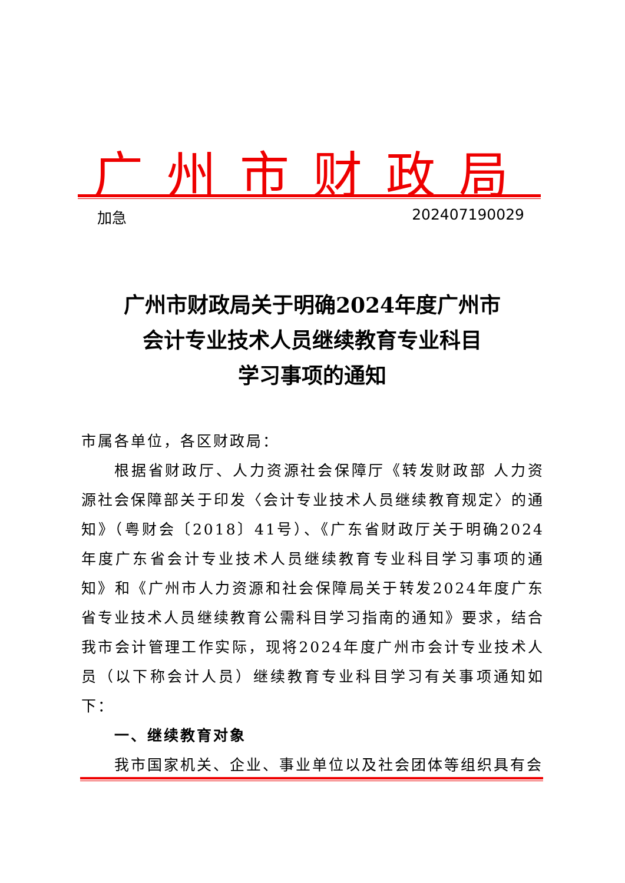广州市财政局
加急 202407190029
广州市财政局关于明确2024年度广州市
会计专业技术人员继续教育专业科目
学习事项的通知
市属各单位，各区财政局：
根据省财政厅、人力资源社会保障厅《转发财政部 人力资源社会保障部关于印发〈会计专业技术人员继续教育规定〉的通知》（粤财会〔2018〕41号）、《广东省财政厅关于明确2024年度广东省会计专业技术人员继续教育专业科目学习事项的通知》和《广州市人力资源和社会保障局关于转发2024年度广东省专业技术人员继续教育公需科目学习指南的通知》要求，结合我市会计管理工作实际，现将2024年度广州市会计专业技术人员（以下称会计人员）继续教育专业科目学习有关事项通知如下：
一、继续教育对象
我市国家机关、企业、事业单位以及社会团体等组织具有会